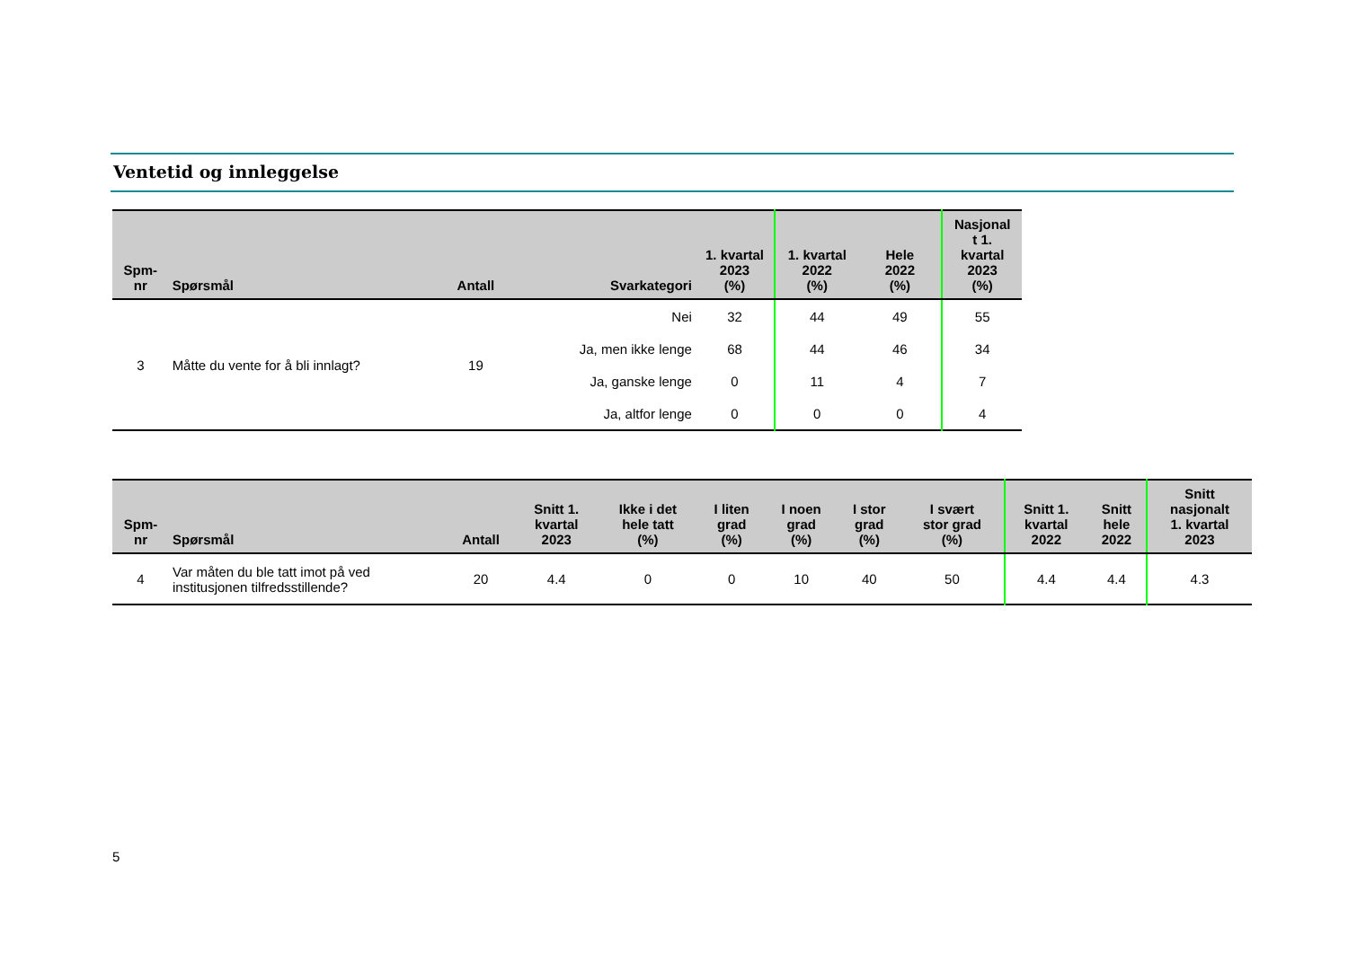Ventetid og innleggelse
| Spm- nr | Spørsmål | Antall | Svarkategori | 1. kvartal 2023 (%) | 1. kvartal 2022 (%) | Hele 2022 (%) | Nasjonal t 1. kvartal 2023 (%) |
| --- | --- | --- | --- | --- | --- | --- | --- |
| 3 | Måtte du vente for å bli innlagt? | 19 | Nei | 32 | 44 | 49 | 55 |
| | | | Ja, men ikke lenge | 68 | 44 | 46 | 34 |
| | | | Ja, ganske lenge | 0 | 11 | 4 | 7 |
| | | | Ja, altfor lenge | 0 | 0 | 0 | 4 |
| Spm- nr | Spørsmål | Antall | Snitt 1. kvartal 2023 | Ikke i det hele tatt (%) | I liten grad (%) | I noen grad (%) | I stor grad (%) | I svært stor grad (%) | Snitt 1. kvartal 2022 | Snitt hele 2022 | Snitt nasjonalt 1. kvartal 2023 |
| --- | --- | --- | --- | --- | --- | --- | --- | --- | --- | --- | --- |
| 4 | Var måten du ble tatt imot på ved institusjonen tilfredsstillende? | 20 | 4.4 | 0 | 0 | 10 | 40 | 50 | 4.4 | 4.4 | 4.3 |
5